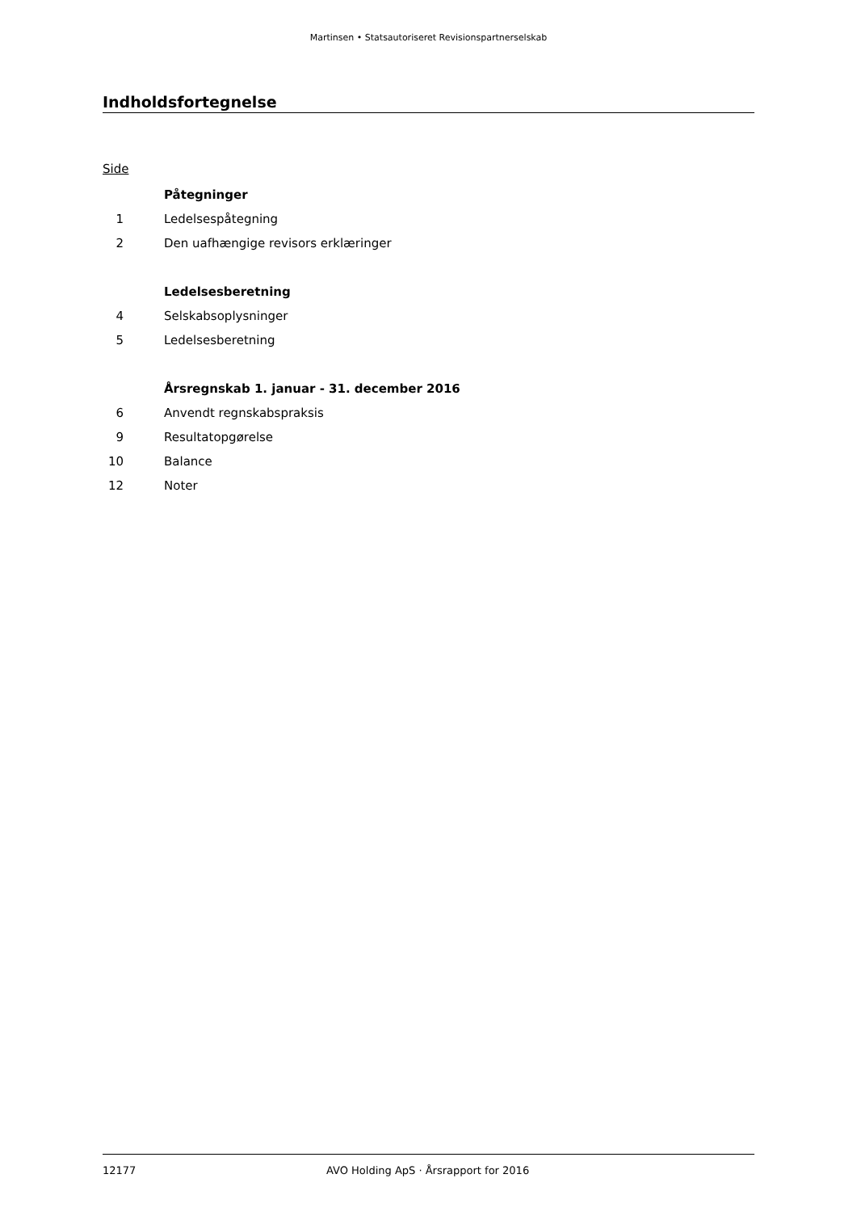Martinsen • Statsautoriseret Revisionspartnerselskab
Indholdsfortegnelse
Side
| | Påtegninger |
| 1 | Ledelsespåtegning |
| 2 | Den uafhængige revisors erklæringer |
| | Ledelsesberetning |
| 4 | Selskabsoplysninger |
| 5 | Ledelsesberetning |
| | Årsregnskab 1. januar - 31. december 2016 |
| 6 | Anvendt regnskabspraksis |
| 9 | Resultatopgørelse |
| 10 | Balance |
| 12 | Noter |
12177 AVO Holding ApS · Årsrapport for 2016